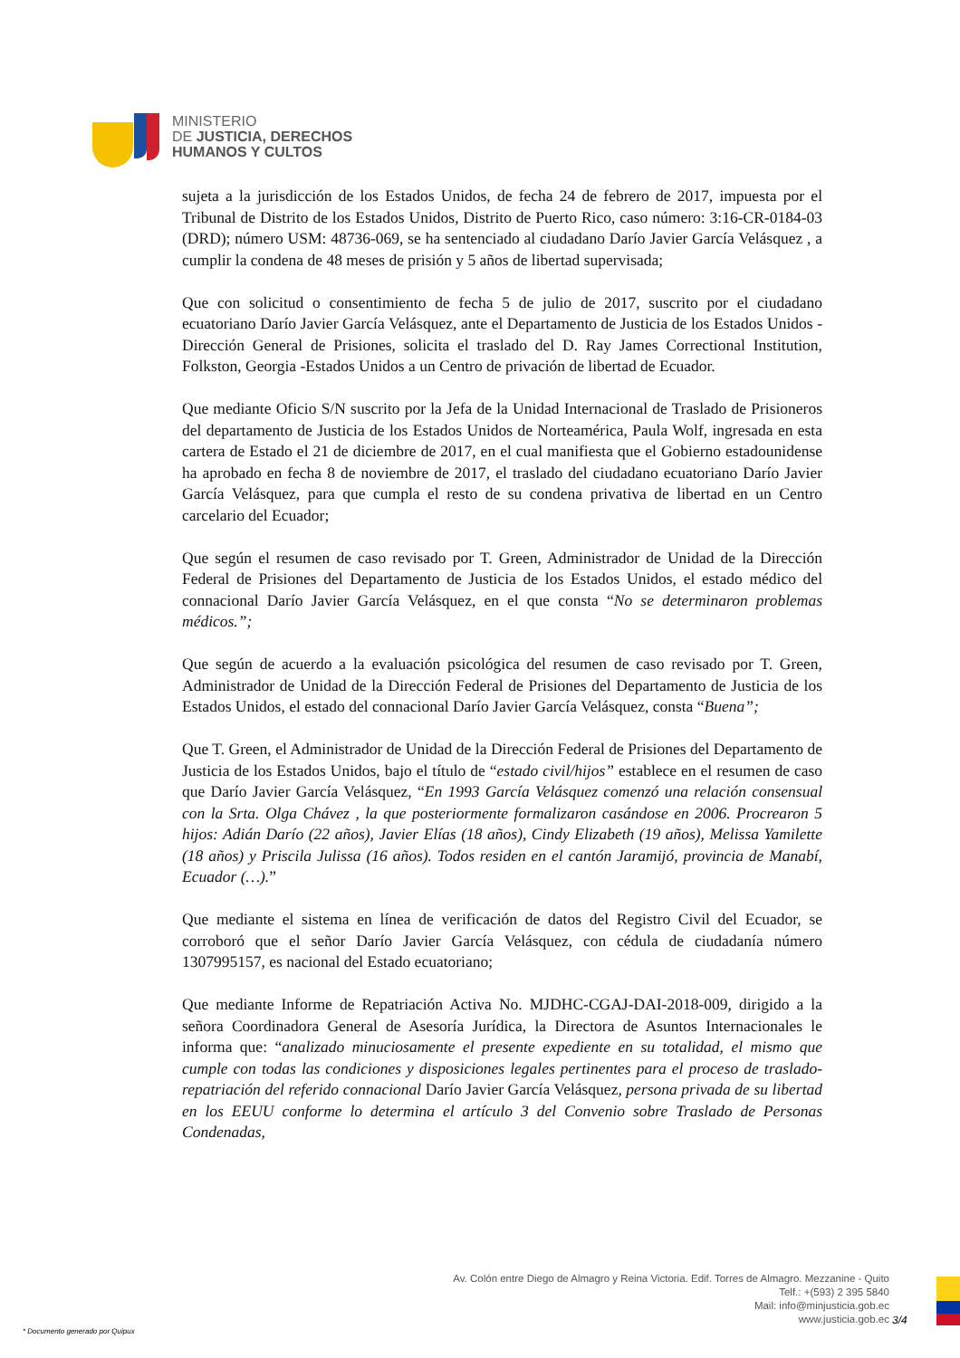MINISTERIO
DE JUSTICIA, DERECHOS
HUMANOS Y CULTOS
sujeta a la jurisdicción de los Estados Unidos, de fecha 24 de febrero de 2017, impuesta por el Tribunal de Distrito de los Estados Unidos, Distrito de Puerto Rico, caso número: 3:16-CR-0184-03 (DRD); número USM: 48736-069, se ha sentenciado al ciudadano Darío Javier García Velásquez , a cumplir la condena de 48 meses de prisión y 5 años de libertad supervisada;
Que con solicitud o consentimiento de fecha 5 de julio de 2017, suscrito por el ciudadano ecuatoriano Darío Javier García Velásquez, ante el Departamento de Justicia de los Estados Unidos - Dirección General de Prisiones, solicita el traslado del D. Ray James Correctional Institution, Folkston, Georgia -Estados Unidos a un Centro de privación de libertad de Ecuador.
Que mediante Oficio S/N suscrito por la Jefa de la Unidad Internacional de Traslado de Prisioneros del departamento de Justicia de los Estados Unidos de Norteamérica, Paula Wolf, ingresada en esta cartera de Estado el 21 de diciembre de 2017, en el cual manifiesta que el Gobierno estadounidense ha aprobado en fecha 8 de noviembre de 2017, el traslado del ciudadano ecuatoriano Darío Javier García Velásquez, para que cumpla el resto de su condena privativa de libertad en un Centro carcelario del Ecuador;
Que según el resumen de caso revisado por T. Green, Administrador de Unidad de la Dirección Federal de Prisiones del Departamento de Justicia de los Estados Unidos, el estado médico del connacional Darío Javier García Velásquez, en el que consta “No se determinaron problemas médicos.”;
Que según de acuerdo a la evaluación psicológica del resumen de caso revisado por T. Green, Administrador de Unidad de la Dirección Federal de Prisiones del Departamento de Justicia de los Estados Unidos, el estado del connacional Darío Javier García Velásquez, consta “Buena”;
Que T. Green, el Administrador de Unidad de la Dirección Federal de Prisiones del Departamento de Justicia de los Estados Unidos, bajo el título de “estado civil/hijos” establece en el resumen de caso que Darío Javier García Velásquez, “En 1993 García Velásquez comenzó una relación consensual con la Srta. Olga Chávez , la que posteriormente formalizaron casándose en 2006. Procrearon 5 hijos: Adián Darío (22 años), Javier Elías (18 años), Cindy Elizabeth (19 años), Melissa Yamilette (18 años) y Priscila Julissa (16 años). Todos residen en el cantón Jaramijó, provincia de Manabí, Ecuador (…).”
Que mediante el sistema en línea de verificación de datos del Registro Civil del Ecuador, se corroboró que el señor Darío Javier García Velásquez, con cédula de ciudadanía número 1307995157, es nacional del Estado ecuatoriano;
Que mediante Informe de Repatriación Activa No. MJDHC-CGAJ-DAI-2018-009, dirigido a la señora Coordinadora General de Asesoría Jurídica, la Directora de Asuntos Internacionales le informa que: “analizado minuciosamente el presente expediente en su totalidad, el mismo que cumple con todas las condiciones y disposiciones legales pertinentes para el proceso de traslado- repatriación del referido connacional Darío Javier García Velásquez, persona privada de su libertad en los EEUU conforme lo determina el artículo 3 del Convenio sobre Traslado de Personas Condenadas,
Av. Colón entre Diego de Almagro y Reina Victoria. Edif. Torres de Almagro. Mezzanine - Quito
Telf.: +(593) 2 395 5840
Mail: info@minjusticia.gob.ec
www.justicia.gob.ec
3/4
* Documento generado por Quipux